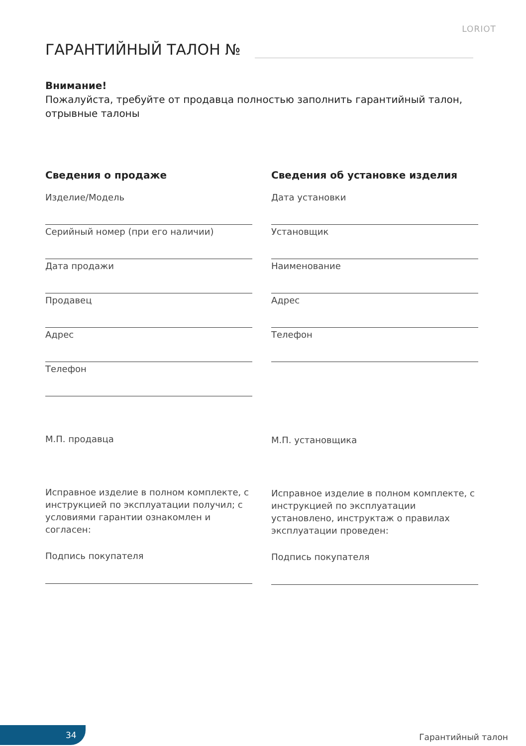LORIOT
ГАРАНТИЙНЫЙ ТАЛОН №
Внимание!
Пожалуйста, требуйте от продавца полностью заполнить гарантийный талон, отрывные талоны
Сведения о продаже
Изделие/Модель
Серийный номер (при его наличии)
Дата продажи
Продавец
Адрес
Телефон
М.П. продавца
Исправное изделие в полном комплекте, с инструкцией по эксплуатации получил; с условиями гарантии ознакомлен и согласен:
Подпись покупателя
Сведения об установке изделия
Дата установки
Установщик
Наименование
Адрес
Телефон
М.П. установщика
Исправное изделие в полном комплекте, с инструкцией по эксплуатации установлено, инструктаж о правилах эксплуатации проведен:
Подпись покупателя
34
Гарантийный талон